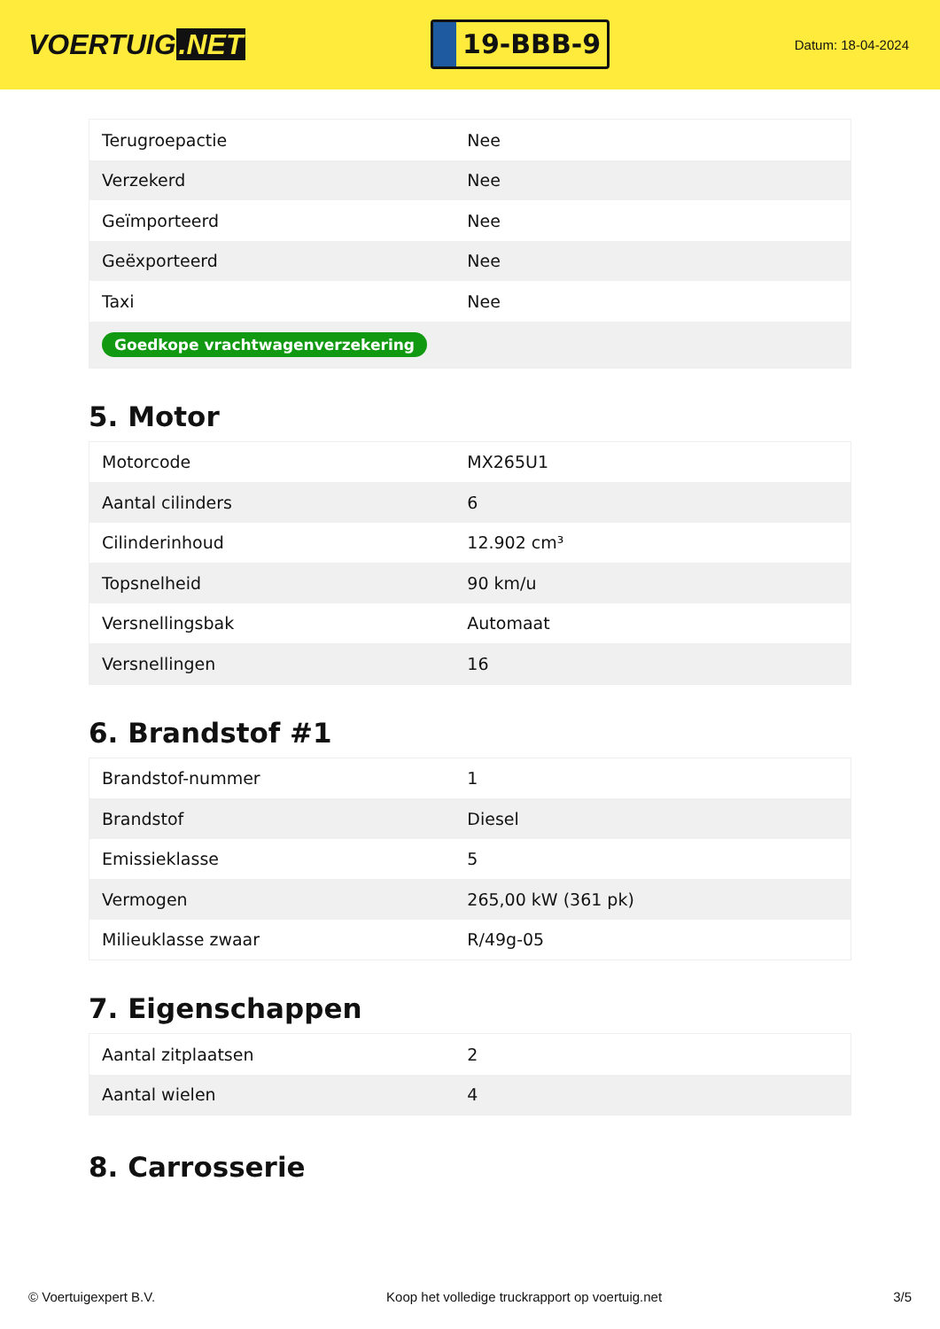VOERTUIG.NET
19-BBB-9
Datum: 18-04-2024
| Terugroepactie | Nee |
| Verzekerd | Nee |
| Geïmporteerd | Nee |
| Geëxporteerd | Nee |
| Taxi | Nee |
| Goedkope vrachtwagenverzekering | |
5. Motor
| Motorcode | MX265U1 |
| Aantal cilinders | 6 |
| Cilinderinhoud | 12.902 cm³ |
| Topsnelheid | 90 km/u |
| Versnellingsbak | Automaat |
| Versnellingen | 16 |
6. Brandstof #1
| Brandstof-nummer | 1 |
| Brandstof | Diesel |
| Emissieklasse | 5 |
| Vermogen | 265,00 kW (361 pk) |
| Milieuklasse zwaar | R/49g-05 |
7. Eigenschappen
| Aantal zitplaatsen | 2 |
| Aantal wielen | 4 |
8. Carrosserie
© Voertuigexpert B.V. Koop het volledige truckrapport op voertuig.net 3/5